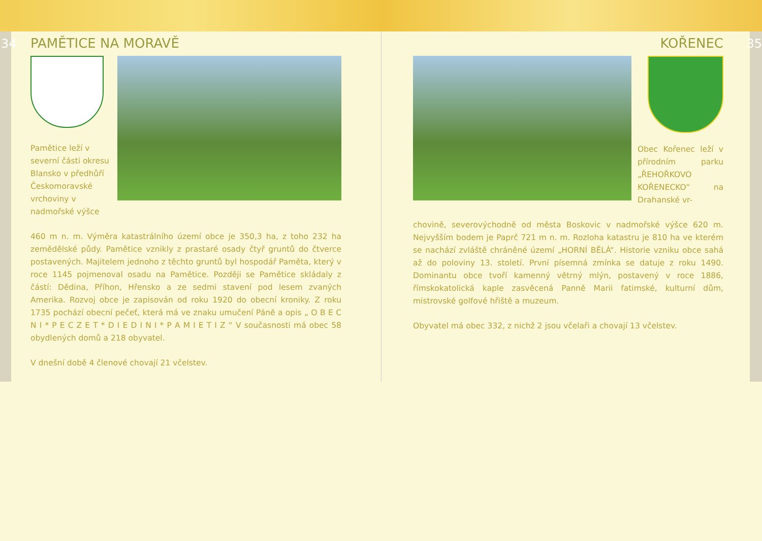34
PAMĚTICE NA MORAVĚ
Pamětice leží v severní části okresu Blansko v předhůří Českomoravské vrchoviny v nadmořské výšce
460 m n. m. Výměra katastrálního území obce je 350,3 ha, z toho 232 ha zemědělské půdy. Pamětice vznikly z prastaré osady čtyř gruntů do čtverce postavených. Majitelem jednoho z těchto gruntů byl hospodář Paměta, který v roce 1145 pojmenoval osadu na Pamětice. Později se Pamětice skládaly z částí: Dědina, Příhon, Hřensko a ze sedmi stavení pod lesem zvaných Amerika. Rozvoj obce je zapisován od roku 1920 do obecní kroniky. Z roku 1735 pochází obecní pečeť, která má ve znaku umučení Páně a opis „ O B E C N I * P E C Z E T * D I E D I N I * P A M I E T I Z “ V současnosti má obec 58 obydlených domů a 218 obyvatel.
V dnešní době 4 členové chovají 21 včelstev.
35
KOŘENEC
Obec Kořenec leží v přírodním parku „ŘEHOŘKOVO KOŘENECKO“ na Drahanské vr-
chovině, severovýchodně od města Boskovic v nadmořské výšce 620 m. Nejvyšším bodem je Paprč 721 m n. m. Rozloha katastru je 810 ha ve kterém se nachází zvláště chráněné území „HORNÍ BĚLÁ“. Historie vzniku obce sahá až do poloviny 13. století. První písemná zmínka se datuje z roku 1490. Dominantu obce tvoří kamenný větrný mlýn, postavený v roce 1886, římskokatolická kaple zasvěcená Panně Marii fatimské, kulturní dům, mistrovské golfové hřiště a muzeum.
Obyvatel má obec 332, z nichž 2 jsou včelaři a chovají 13 včelstev.